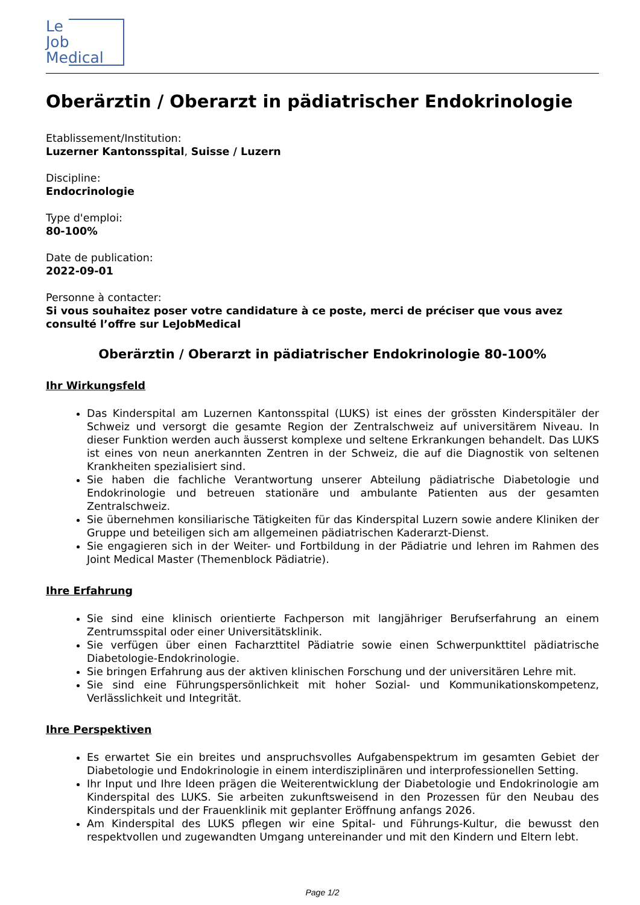Le
Job
Medical
Oberärztin / Oberarzt in pädiatrischer Endokrinologie
Etablissement/Institution:
Luzerner Kantonsspital, Suisse / Luzern
Discipline:
Endocrinologie
Type d'emploi:
80-100%
Date de publication:
2022-09-01
Personne à contacter:
Si vous souhaitez poser votre candidature à ce poste, merci de préciser que vous avez consulté l’offre sur LeJobMedical
Oberärztin / Oberarzt in pädiatrischer Endokrinologie 80-100%
Ihr Wirkungsfeld
Das Kinderspital am Luzernen Kantonsspital (LUKS) ist eines der grössten Kinderspitäler der Schweiz und versorgt die gesamte Region der Zentralschweiz auf universitärem Niveau. In dieser Funktion werden auch äusserst komplexe und seltene Erkrankungen behandelt. Das LUKS ist eines von neun anerkannten Zentren in der Schweiz, die auf die Diagnostik von seltenen Krankheiten spezialisiert sind.
Sie haben die fachliche Verantwortung unserer Abteilung pädiatrische Diabetologie und Endokrinologie und betreuen stationäre und ambulante Patienten aus der gesamten Zentralschweiz.
Sie übernehmen konsiliarische Tätigkeiten für das Kinderspital Luzern sowie andere Kliniken der Gruppe und beteiligen sich am allgemeinen pädiatrischen Kaderarzt-Dienst.
Sie engagieren sich in der Weiter- und Fortbildung in der Pädiatrie und lehren im Rahmen des Joint Medical Master (Themenblock Pädiatrie).
Ihre Erfahrung
Sie sind eine klinisch orientierte Fachperson mit langjähriger Berufserfahrung an einem Zentrumsspital oder einer Universitätsklinik.
Sie verfügen über einen Facharzttitel Pädiatrie sowie einen Schwerpunkttitel pädiatrische Diabetologie-Endokrinologie.
Sie bringen Erfahrung aus der aktiven klinischen Forschung und der universitären Lehre mit.
Sie sind eine Führungspersönlichkeit mit hoher Sozial- und Kommunikationskompetenz, Verlässlichkeit und Integrität.
Ihre Perspektiven
Es erwartet Sie ein breites und anspruchsvolles Aufgabenspektrum im gesamten Gebiet der Diabetologie und Endokrinologie in einem interdisziplinären und interprofessionellen Setting.
Ihr Input und Ihre Ideen prägen die Weiterentwicklung der Diabetologie und Endokrinologie am Kinderspital des LUKS. Sie arbeiten zukunftsweisend in den Prozessen für den Neubau des Kinderspitals und der Frauenklinik mit geplanter Eröffnung anfangs 2026.
Am Kinderspital des LUKS pflegen wir eine Spital- und Führungs-Kultur, die bewusst den respektvollen und zugewandten Umgang untereinander und mit den Kindern und Eltern lebt.
Page 1/2